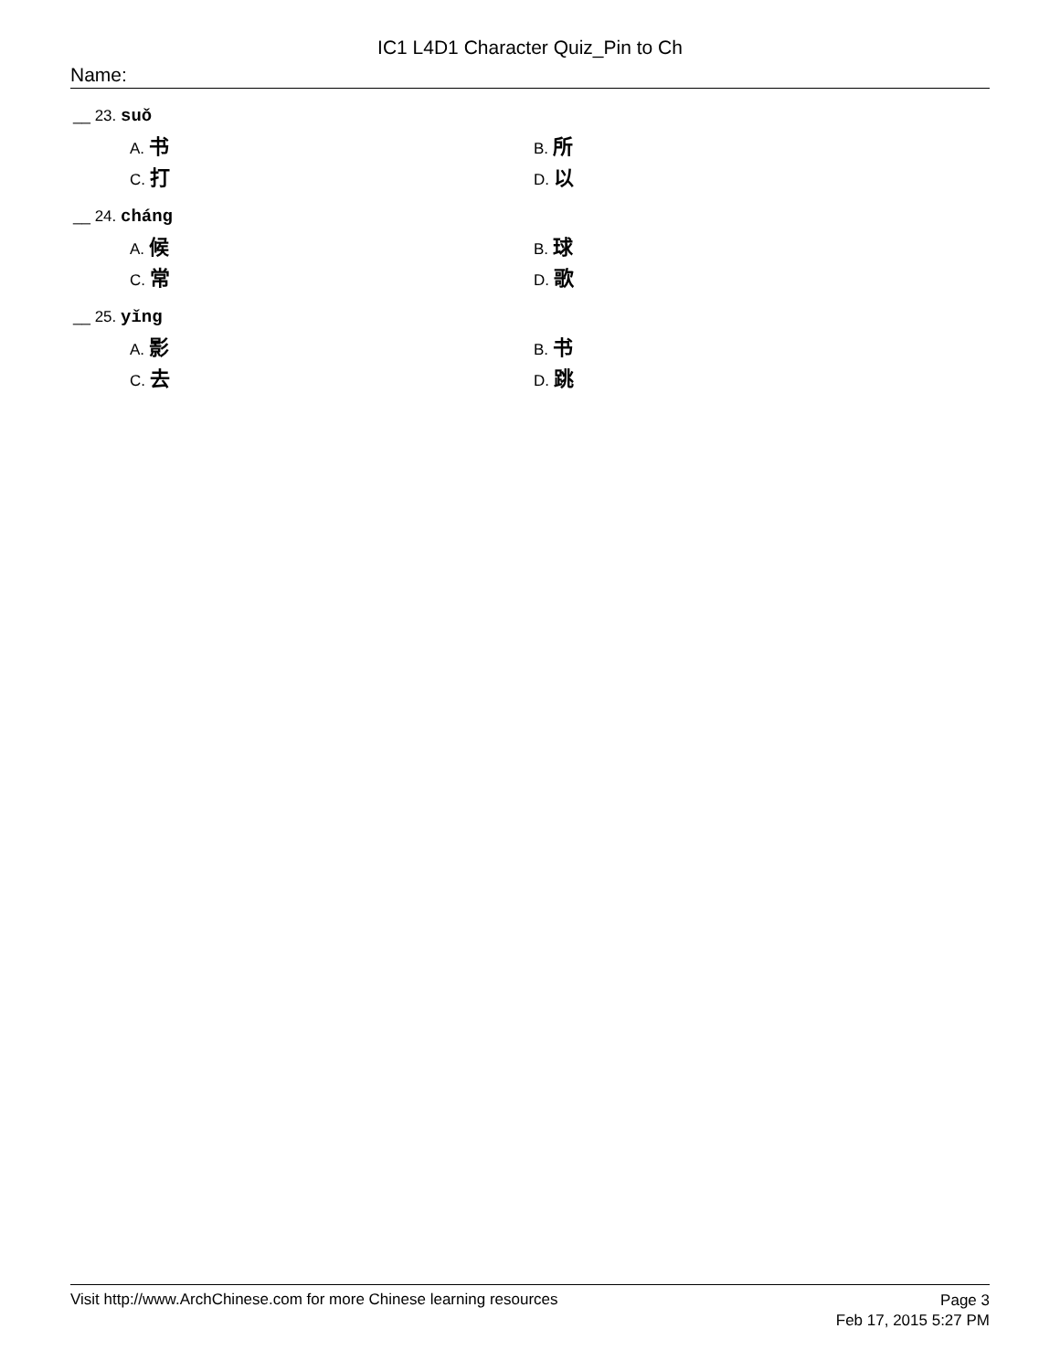IC1 L4D1 Character Quiz_Pin to Ch
Name:
__ 23. suǒ
A. 书
B. 所
C. 打
D. 以
__ 24. cháng
A. 候
B. 球
C. 常
D. 歌
__ 25. yǐng
A. 影
B. 书
C. 去
D. 跳
Visit http://www.ArchChinese.com for more Chinese learning resources
Page 3
Feb 17, 2015 5:27 PM